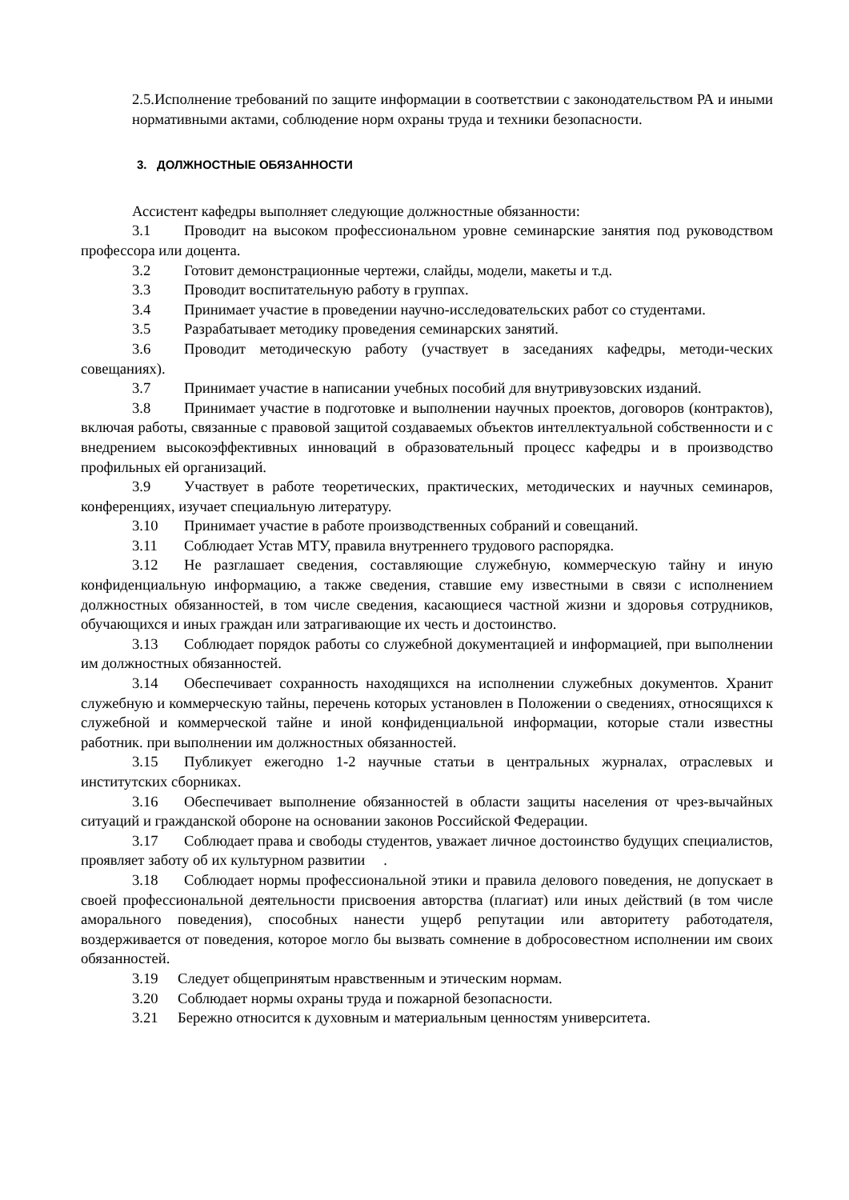2.5.Исполнение требований по защите информации в соответствии с законодательством РА и иными нормативными актами, соблюдение норм охраны труда и техники безопасности.
3. ДОЛЖНОСТНЫЕ ОБЯЗАННОСТИ
Ассистент кафедры выполняет следующие должностные обязанности:
3.1 Проводит на высоком профессиональном уровне семинарские занятия под руководством профессора или доцента.
3.2 Готовит демонстрационные чертежи, слайды, модели, макеты и т.д.
3.3 Проводит воспитательную работу в группах.
3.4 Принимает участие в проведении научно-исследовательских работ со студентами.
3.5 Разрабатывает методику проведения семинарских занятий.
3.6 Проводит методическую работу (участвует в заседаниях кафедры, методи-ческих совещаниях).
3.7 Принимает участие в написании учебных пособий для внутривузовских изданий.
3.8 Принимает участие в подготовке и выполнении научных проектов, договоров (контрактов), включая работы, связанные с правовой защитой создаваемых объектов интеллектуальной собственности и с внедрением высокоэффективных инноваций в образовательный процесс кафедры и в производство профильных ей организаций.
3.9 Участвует в работе теоретических, практических, методических и научных семинаров, конференциях, изучает специальную литературу.
3.10 Принимает участие в работе производственных собраний и совещаний.
3.11 Соблюдает Устав МТУ, правила внутреннего трудового распорядка.
3.12 Не разглашает сведения, составляющие служебную, коммерческую тайну и иную конфиденциальную информацию, а также сведения, ставшие ему известными в связи с исполнением должностных обязанностей, в том числе сведения, касающиеся частной жизни и здоровья сотрудников, обучающихся и иных граждан или затрагивающие их честь и достоинство.
3.13 Соблюдает порядок работы со служебной документацией и информацией, при выполнении им должностных обязанностей.
3.14 Обеспечивает сохранность находящихся на исполнении служебных документов. Хранит служебную и коммерческую тайны, перечень которых установлен в Положении о сведениях, относящихся к служебной и коммерческой тайне и иной конфиденциальной информации, которые стали известны работник. при выполнении им должностных обязанностей.
3.15 Публикует ежегодно 1-2 научные статьи в центральных журналах, отраслевых и институтских сборниках.
3.16 Обеспечивает выполнение обязанностей в области защиты населения от чрез-вычайных ситуаций и гражданской обороне на основании законов Российской Федерации.
3.17 Соблюдает права и свободы студентов, уважает личное достоинство будущих специалистов, проявляет заботу об их культурном развитии .
3.18 Соблюдает нормы профессиональной этики и правила делового поведения, не допускает в своей профессиональной деятельности присвоения авторства (плагиат) или иных действий (в том числе аморального поведения), способных нанести ущерб репутации или авторитету работодателя, воздерживается от поведения, которое могло бы вызвать сомнение в добросовестном исполнении им своих обязанностей.
3.19 Следует общепринятым нравственным и этическим нормам.
3.20 Соблюдает нормы охраны труда и пожарной безопасности.
3.21 Бережно относится к духовным и материальным ценностям университета.